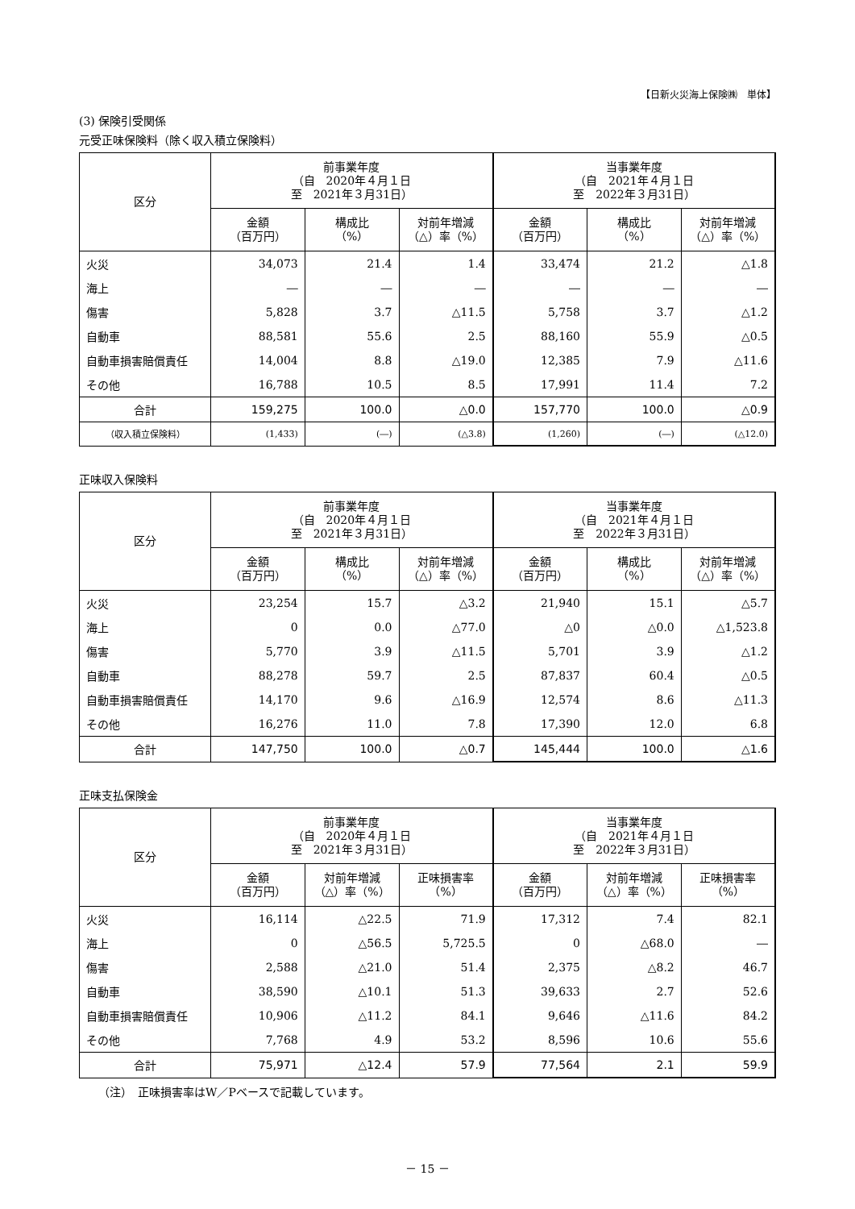【日新火災海上保険㈱　単体】
(3) 保険引受関係
元受正味保険料（除く収入積立保険料）
| 区分 | 前事業年度 （自 2020年４月１日 至 2021年３月31日） | | | 当事業年度 （自 2021年４月１日 至 2022年３月31日） | | |
| --- | --- | --- | --- | --- | --- | --- |
| | 金額 （百万円） | 構成比 （%） | 対前年増減 （△）率（%） | 金額 （百万円） | 構成比 （%） | 対前年増減 （△）率（%） |
| 火災 | 34,073 | 21.4 | 1.4 | 33,474 | 21.2 | △1.8 |
| 海上 | ― | ― | ― | ― | ― | ― |
| 傷害 | 5,828 | 3.7 | △11.5 | 5,758 | 3.7 | △1.2 |
| 自動車 | 88,581 | 55.6 | 2.5 | 88,160 | 55.9 | △0.5 |
| 自動車損害賠償責任 | 14,004 | 8.8 | △19.0 | 12,385 | 7.9 | △11.6 |
| その他 | 16,788 | 10.5 | 8.5 | 17,991 | 11.4 | 7.2 |
| 合計 | 159,275 | 100.0 | △0.0 | 157,770 | 100.0 | △0.9 |
| （収入積立保険料） | (1,433) | (―) | (△3.8) | (1,260) | (―) | (△12.0) |
正味収入保険料
| 区分 | 前事業年度 （自 2020年４月１日 至 2021年３月31日） | | | 当事業年度 （自 2021年４月１日 至 2022年３月31日） | | |
| --- | --- | --- | --- | --- | --- | --- |
| | 金額 （百万円） | 構成比 （%） | 対前年増減 （△）率（%） | 金額 （百万円） | 構成比 （%） | 対前年増減 （△）率（%） |
| 火災 | 23,254 | 15.7 | △3.2 | 21,940 | 15.1 | △5.7 |
| 海上 | 0 | 0.0 | △77.0 | △0 | △0.0 | △1,523.8 |
| 傷害 | 5,770 | 3.9 | △11.5 | 5,701 | 3.9 | △1.2 |
| 自動車 | 88,278 | 59.7 | 2.5 | 87,837 | 60.4 | △0.5 |
| 自動車損害賠償責任 | 14,170 | 9.6 | △16.9 | 12,574 | 8.6 | △11.3 |
| その他 | 16,276 | 11.0 | 7.8 | 17,390 | 12.0 | 6.8 |
| 合計 | 147,750 | 100.0 | △0.7 | 145,444 | 100.0 | △1.6 |
正味支払保険金
| 区分 | 前事業年度 （自 2020年４月１日 至 2021年３月31日） | | | 当事業年度 （自 2021年４月１日 至 2022年３月31日） | | |
| --- | --- | --- | --- | --- | --- | --- |
| | 金額 （百万円） | 対前年増減 （△）率（%） | 正味損害率 （%） | 金額 （百万円） | 対前年増減 （△）率（%） | 正味損害率 （%） |
| 火災 | 16,114 | △22.5 | 71.9 | 17,312 | 7.4 | 82.1 |
| 海上 | 0 | △56.5 | 5,725.5 | 0 | △68.0 | ― |
| 傷害 | 2,588 | △21.0 | 51.4 | 2,375 | △8.2 | 46.7 |
| 自動車 | 38,590 | △10.1 | 51.3 | 39,633 | 2.7 | 52.6 |
| 自動車損害賠償責任 | 10,906 | △11.2 | 84.1 | 9,646 | △11.6 | 84.2 |
| その他 | 7,768 | 4.9 | 53.2 | 8,596 | 10.6 | 55.6 |
| 合計 | 75,971 | △12.4 | 57.9 | 77,564 | 2.1 | 59.9 |
（注）　正味損害率はW／Pベースで記載しています。
－ 15 －